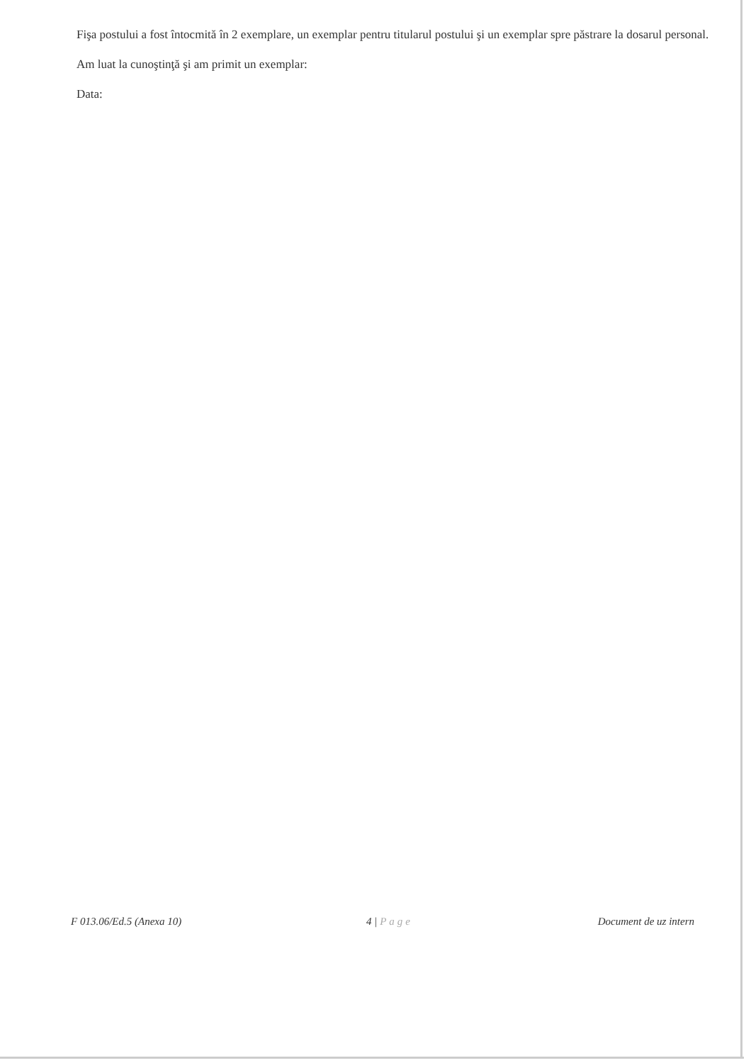Fişa postului a fost întocmită în 2 exemplare, un exemplar pentru titularul postului şi un exemplar spre păstrare la dosarul personal.
Am luat la cunoştinţă şi am primit un exemplar:
Data:
F 013.06/Ed.5 (Anexa 10) 4 | Page Document de uz intern